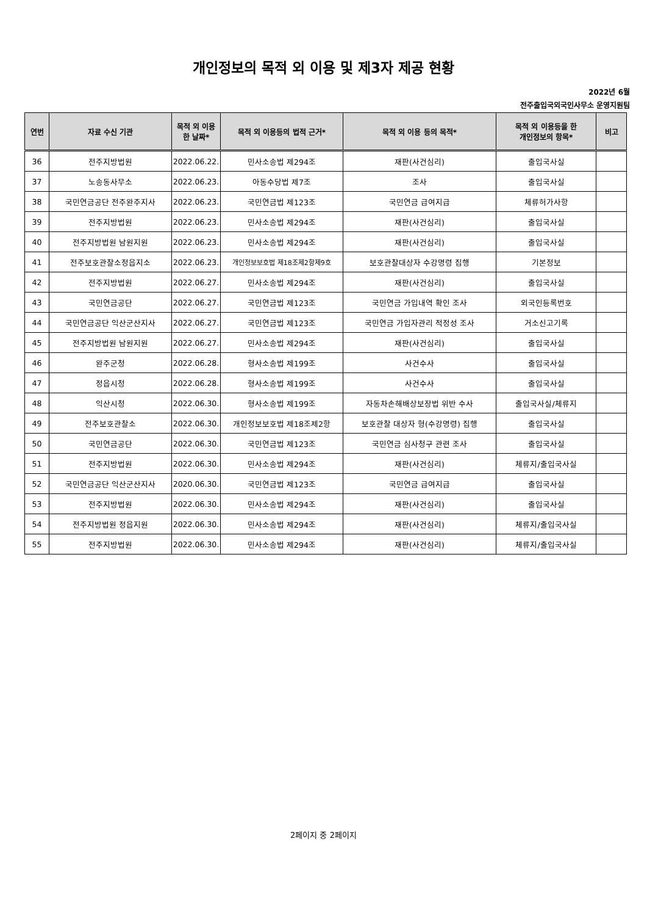개인정보의 목적 외 이용 및 제3자 제공 현황
2022년 6월
전주출입국외국인사무소 운영지원팀
| 연번 | 자료 수신 기관 | 목적 외 이용 한 날짜* | 목적 외 이용등의 법적 근거* | 목적 외 이용 등의 목적* | 목적 외 이용등을 한 개인정보의 항목* | 비고 |
| --- | --- | --- | --- | --- | --- | --- |
| 36 | 전주지방법원 | 2022.06.22. | 민사소송법 제294조 | 재판(사건심리) | 출입국사실 | |
| 37 | 노송동사무소 | 2022.06.23. | 아동수당법 제7조 | 조사 | 출입국사실 | |
| 38 | 국민연금공단 전주완주지사 | 2022.06.23. | 국민연금법 제123조 | 국민연금 급여지급 | 체류허가사항 | |
| 39 | 전주지방법원 | 2022.06.23. | 민사소송법 제294조 | 재판(사건심리) | 출입국사실 | |
| 40 | 전주지방법원 남원지원 | 2022.06.23. | 민사소송법 제294조 | 재판(사건심리) | 출입국사실 | |
| 41 | 전주보호관찰소정읍지소 | 2022.06.23. | 개인정보보호법 제18조제2항제9호 | 보호관찰대상자 수강명령 집행 | 기본정보 | |
| 42 | 전주지방법원 | 2022.06.27. | 민사소송법 제294조 | 재판(사건심리) | 출입국사실 | |
| 43 | 국민연금공단 | 2022.06.27. | 국민연금법 제123조 | 국민연금 가입내역 확인 조사 | 외국인등록번호 | |
| 44 | 국민연금공단 익산군산지사 | 2022.06.27. | 국민연금법 제123조 | 국민연금 가입자관리 적정성 조사 | 거소신고기록 | |
| 45 | 전주지방법원 남원지원 | 2022.06.27. | 민사소송법 제294조 | 재판(사건심리) | 출입국사실 | |
| 46 | 완주군청 | 2022.06.28. | 형사소송법 제199조 | 사건수사 | 출입국사실 | |
| 47 | 정읍시청 | 2022.06.28. | 형사소송법 제199조 | 사건수사 | 출입국사실 | |
| 48 | 익산시청 | 2022.06.30. | 형사소송법 제199조 | 자동차손해배상보장법 위반 수사 | 출입국사실/체류지 | |
| 49 | 전주보호관찰소 | 2022.06.30. | 개인정보보호법 제18조제2항 | 보호관찰 대상자 형(수강명령) 집행 | 출입국사실 | |
| 50 | 국민연금공단 | 2022.06.30. | 국민연금법 제123조 | 국민연금 심사청구 관련 조사 | 출입국사실 | |
| 51 | 전주지방법원 | 2022.06.30. | 민사소송법 제294조 | 재판(사건심리) | 체류지/출입국사실 | |
| 52 | 국민연금공단 익산군산지사 | 2020.06.30. | 국민연금법 제123조 | 국민연금 급여지급 | 출입국사실 | |
| 53 | 전주지방법원 | 2022.06.30. | 민사소송법 제294조 | 재판(사건심리) | 출입국사실 | |
| 54 | 전주지방법원 정읍지원 | 2022.06.30. | 민사소송법 제294조 | 재판(사건심리) | 체류지/출입국사실 | |
| 55 | 전주지방법원 | 2022.06.30. | 민사소송법 제294조 | 재판(사건심리) | 체류지/출입국사실 | |
2페이지 중 2페이지